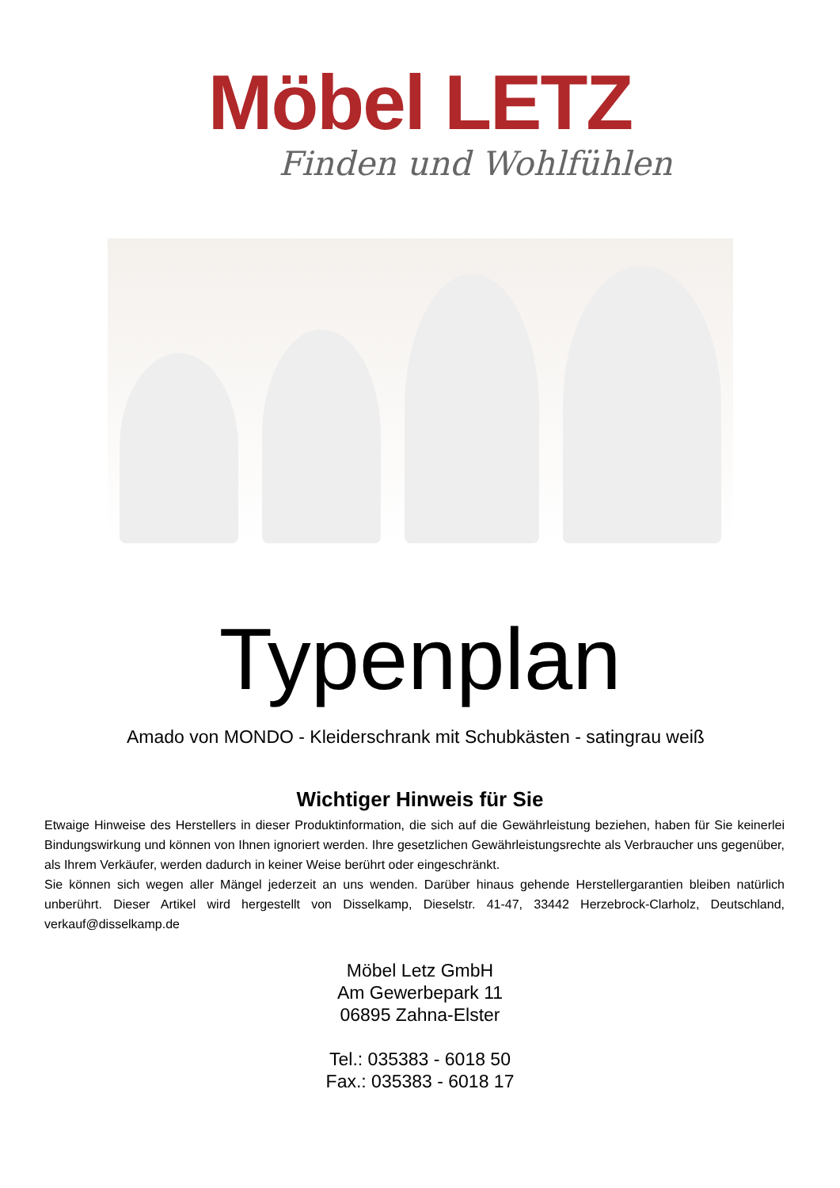Möbel LETZ
Finden und Wohlfühlen
Typenplan
Amado von MONDO - Kleiderschrank mit Schubkästen - satingrau weiß
Wichtiger Hinweis für Sie
Etwaige Hinweise des Herstellers in dieser Produktinformation, die sich auf die Gewährleistung beziehen, haben für Sie keinerlei Bindungswirkung und können von Ihnen ignoriert werden. Ihre gesetzlichen Gewährleistungsrechte als Verbraucher uns gegenüber, als Ihrem Verkäufer, werden dadurch in keiner Weise berührt oder eingeschränkt.
Sie können sich wegen aller Mängel jederzeit an uns wenden. Darüber hinaus gehende Herstellergarantien bleiben natürlich unberührt. Dieser Artikel wird hergestellt von Disselkamp, Dieselstr. 41-47, 33442 Herzebrock-Clarholz, Deutschland, verkauf@disselkamp.de
Möbel Letz GmbH
Am Gewerbepark 11
06895 Zahna-Elster
Tel.: 035383 - 6018 50
Fax.: 035383 - 6018 17